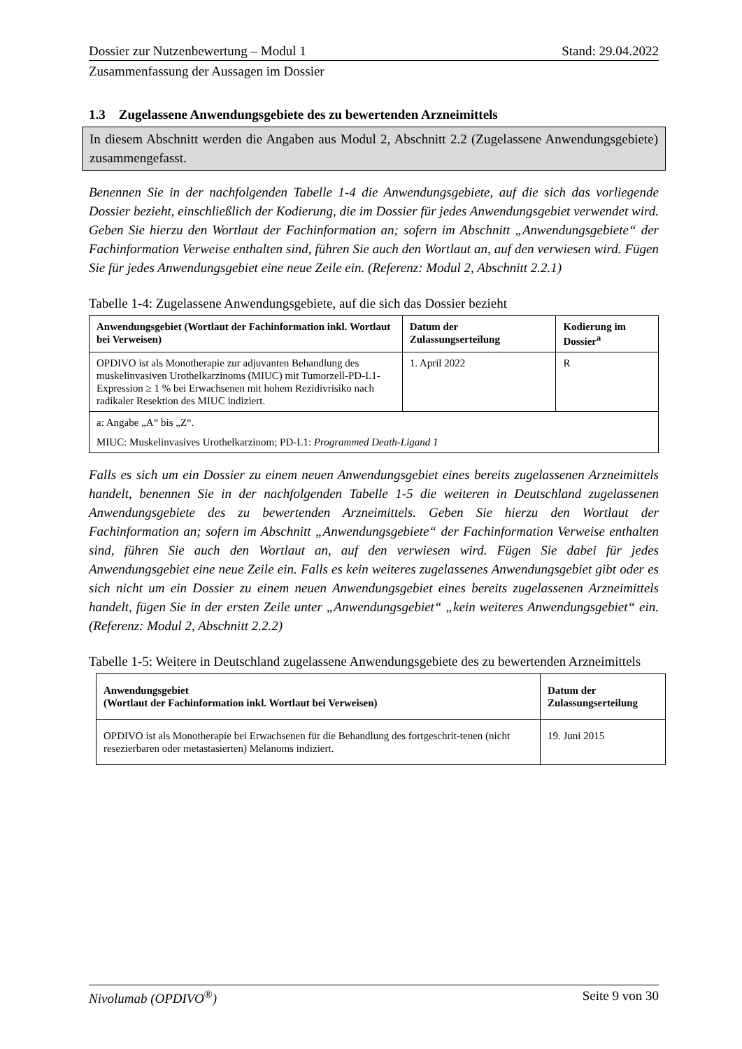Dossier zur Nutzenbewertung – Modul 1 Stand: 29.04.2022
Zusammenfassung der Aussagen im Dossier
1.3 Zugelassene Anwendungsgebiete des zu bewertenden Arzneimittels
In diesem Abschnitt werden die Angaben aus Modul 2, Abschnitt 2.2 (Zugelassene Anwendungsgebiete) zusammengefasst.
Benennen Sie in der nachfolgenden Tabelle 1-4 die Anwendungsgebiete, auf die sich das vorliegende Dossier bezieht, einschließlich der Kodierung, die im Dossier für jedes Anwendungsgebiet verwendet wird. Geben Sie hierzu den Wortlaut der Fachinformation an; sofern im Abschnitt „Anwendungsgebiete“ der Fachinformation Verweise enthalten sind, führen Sie auch den Wortlaut an, auf den verwiesen wird. Fügen Sie für jedes Anwendungsgebiet eine neue Zeile ein. (Referenz: Modul 2, Abschnitt 2.2.1)
Tabelle 1-4: Zugelassene Anwendungsgebiete, auf die sich das Dossier bezieht
| Anwendungsgebiet (Wortlaut der Fachinformation inkl. Wortlaut bei Verweisen) | Datum der Zulassungserteilung | Kodierung im Dossier<sup>a</sup> |
| --- | --- | --- |
| OPDIVO ist als Monotherapie zur adjuvanten Behandlung des muskelinvasiven Urothelkarzinoms (MIUC) mit Tumorzell-PD-L1-Expression ≥ 1 % bei Erwachsenen mit hohem Rezidivrisiko nach radikaler Resektion des MIUC indiziert. | 1. April 2022 | R |
| a: Angabe „A“ bis „Z“. MIUC: Muskelinvasives Urothelkarzinom; PD-L1: Programmed Death-Ligand 1 | | |
Falls es sich um ein Dossier zu einem neuen Anwendungsgebiet eines bereits zugelassenen Arzneimittels handelt, benennen Sie in der nachfolgenden Tabelle 1-5 die weiteren in Deutschland zugelassenen Anwendungsgebiete des zu bewertenden Arzneimittels. Geben Sie hierzu den Wortlaut der Fachinformation an; sofern im Abschnitt „Anwendungsgebiete“ der Fachinformation Verweise enthalten sind, führen Sie auch den Wortlaut an, auf den verwiesen wird. Fügen Sie dabei für jedes Anwendungsgebiet eine neue Zeile ein. Falls es kein weiteres zugelassenes Anwendungsgebiet gibt oder es sich nicht um ein Dossier zu einem neuen Anwendungsgebiet eines bereits zugelassenen Arzneimittels handelt, fügen Sie in der ersten Zeile unter „Anwendungsgebiet“ „kein weiteres Anwendungsgebiet“ ein. (Referenz: Modul 2, Abschnitt 2.2.2)
Tabelle 1-5: Weitere in Deutschland zugelassene Anwendungsgebiete des zu bewertenden Arzneimittels
| Anwendungsgebiet (Wortlaut der Fachinformation inkl. Wortlaut bei Verweisen) | Datum der Zulassungserteilung |
| --- | --- |
| OPDIVO ist als Monotherapie bei Erwachsenen für die Behandlung des fortgeschrit-tenen (nicht resezierbaren oder metastasierten) Melanoms indiziert. | 19. Juni 2015 |
Nivolumab (OPDIVO<sup>®</sup>) Seite 9 von 30